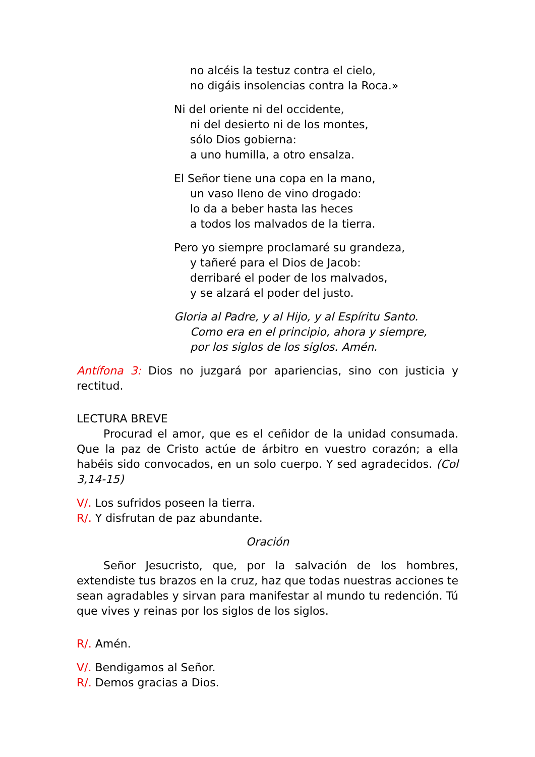no alcéis la testuz contra el cielo,
no digáis insolencias contra la Roca.»
Ni del oriente ni del occidente,
ni del desierto ni de los montes,
sólo Dios gobierna:
a uno humilla, a otro ensalza.
El Señor tiene una copa en la mano,
un vaso lleno de vino drogado:
lo da a beber hasta las heces
a todos los malvados de la tierra.
Pero yo siempre proclamaré su grandeza,
y tañeré para el Dios de Jacob:
derribaré el poder de los malvados,
y se alzará el poder del justo.
Gloria al Padre, y al Hijo, y al Espíritu Santo.
Como era en el principio, ahora y siempre,
por los siglos de los siglos. Amén.
Antífona 3: Dios no juzgará por apariencias, sino con justicia y rectitud.
LECTURA BREVE
Procurad el amor, que es el ceñidor de la unidad consumada. Que la paz de Cristo actúe de árbitro en vuestro corazón; a ella habéis sido convocados, en un solo cuerpo. Y sed agradecidos. (Col 3,14-15)
V/. Los sufridos poseen la tierra.
R/. Y disfrutan de paz abundante.
Oración
Señor Jesucristo, que, por la salvación de los hombres, extendiste tus brazos en la cruz, haz que todas nuestras acciones te sean agradables y sirvan para manifestar al mundo tu redención. Tú que vives y reinas por los siglos de los siglos.
R/. Amén.
V/. Bendigamos al Señor.
R/. Demos gracias a Dios.